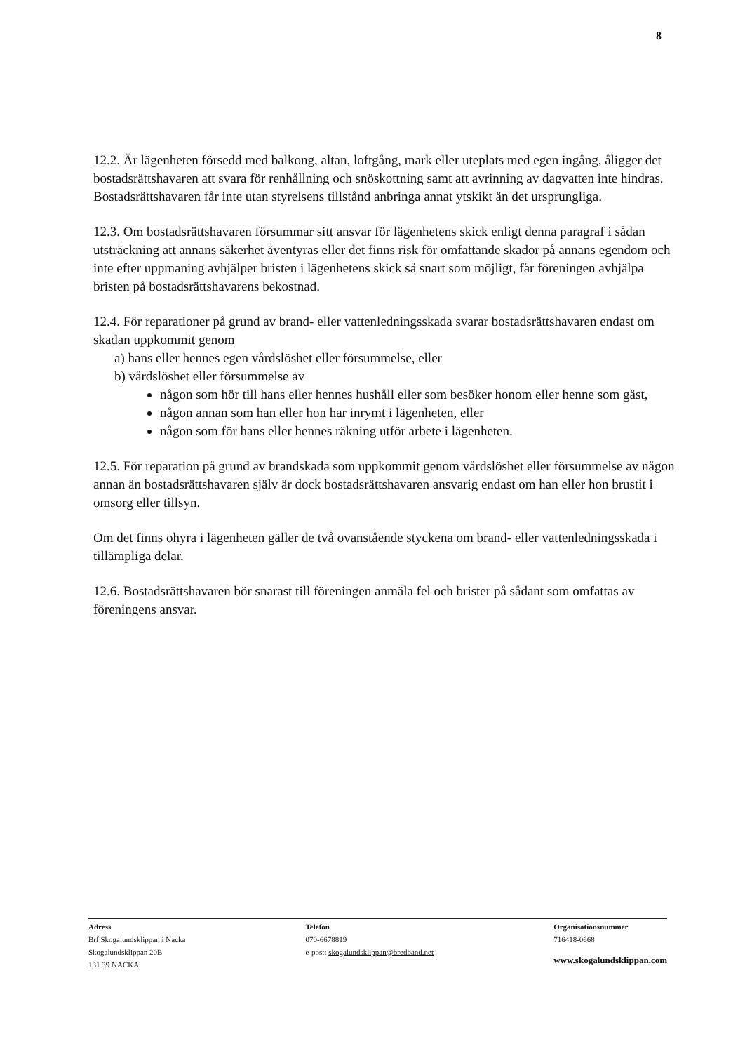8
12.2. Är lägenheten försedd med balkong, altan, loftgång, mark eller uteplats med egen ingång, åligger det bostadsrättshavaren att svara för renhållning och snöskottning samt att avrinning av dagvatten inte hindras. Bostadsrättshavaren får inte utan styrelsens tillstånd anbringa annat ytskikt än det ursprungliga.
12.3. Om bostadsrättshavaren försummar sitt ansvar för lägenhetens skick enligt denna paragraf i sådan utsträckning att annans säkerhet äventyras eller det finns risk för omfattande skador på annans egendom och inte efter uppmaning avhjälper bristen i lägenhetens skick så snart som möjligt, får föreningen avhjälpa bristen på bostadsrättshavarens bekostnad.
12.4. För reparationer på grund av brand- eller vattenledningsskada svarar bostadsrättshavaren endast om skadan uppkommit genom
a) hans eller hennes egen vårdslöshet eller försummelse, eller
b) vårdslöshet eller försummelse av
någon som hör till hans eller hennes hushåll eller som besöker honom eller henne som gäst,
någon annan som han eller hon har inrymt i lägenheten, eller
någon som för hans eller hennes räkning utför arbete i lägenheten.
12.5. För reparation på grund av brandskada som uppkommit genom vårdslöshet eller försummelse av någon annan än bostadsrättshavaren själv är dock bostadsrättshavaren ansvarig endast om han eller hon brustit i omsorg eller tillsyn.
Om det finns ohyra i lägenheten gäller de två ovanstående styckena om brand- eller vattenledningsskada i tillämpliga delar.
12.6. Bostadsrättshavaren bör snarast till föreningen anmäla fel och brister på sådant som omfattas av föreningens ansvar.
Adress
Brf Skogalundsklippan i Nacka
Skogalundsklippan 20B
131 39 NACKA
Telefon
070-6678819
e-post: skogalundsklippan@bredband.net
Organisationsnummer
716418-0668
www.skogalundsklippan.com